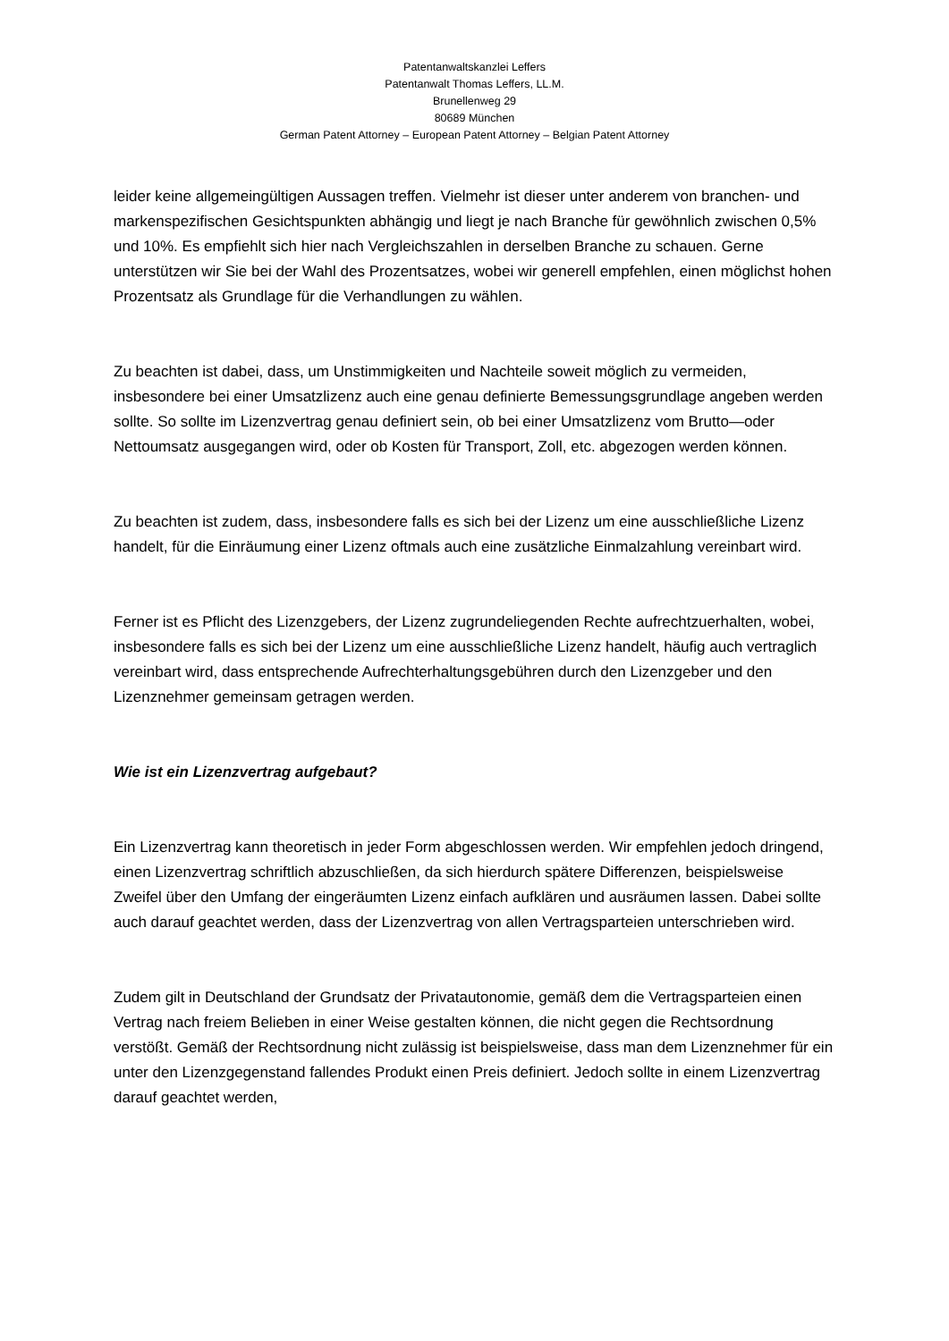Patentanwaltskanzlei Leffers
Patentanwalt Thomas Leffers, LL.M.
Brunellenweg 29
80689 München
German Patent Attorney – European Patent Attorney – Belgian Patent Attorney
leider keine allgemeingültigen Aussagen treffen. Vielmehr ist dieser unter anderem von branchen- und markenspezifischen Gesichtspunkten abhängig und liegt je nach Branche für gewöhnlich zwischen 0,5% und 10%. Es empfiehlt sich hier nach Vergleichszahlen in derselben Branche zu schauen. Gerne unterstützen wir Sie bei der Wahl des Prozentsatzes, wobei wir generell empfehlen, einen möglichst hohen Prozentsatz als Grundlage für die Verhandlungen zu wählen.
Zu beachten ist dabei, dass, um Unstimmigkeiten und Nachteile soweit möglich zu vermeiden, insbesondere bei einer Umsatzlizenz auch eine genau definierte Bemessungsgrundlage angeben werden sollte. So sollte im Lizenzvertrag genau definiert sein, ob bei einer Umsatzlizenz vom Brutto—oder Nettoumsatz ausgegangen wird, oder ob Kosten für Transport, Zoll, etc. abgezogen werden können.
Zu beachten ist zudem, dass, insbesondere falls es sich bei der Lizenz um eine ausschließliche Lizenz handelt, für die Einräumung einer Lizenz oftmals auch eine zusätzliche Einmalzahlung vereinbart wird.
Ferner ist es Pflicht des Lizenzgebers, der Lizenz zugrundeliegenden Rechte aufrechtzuerhalten, wobei, insbesondere falls es sich bei der Lizenz um eine ausschließliche Lizenz handelt, häufig auch vertraglich vereinbart wird, dass entsprechende Aufrechterhaltungsgebühren durch den Lizenzgeber und den Lizenznehmer gemeinsam getragen werden.
Wie ist ein Lizenzvertrag aufgebaut?
Ein Lizenzvertrag kann theoretisch in jeder Form abgeschlossen werden. Wir empfehlen jedoch dringend, einen Lizenzvertrag schriftlich abzuschließen, da sich hierdurch spätere Differenzen, beispielsweise Zweifel über den Umfang der eingeräumten Lizenz einfach aufklären und ausräumen lassen. Dabei sollte auch darauf geachtet werden, dass der Lizenzvertrag von allen Vertragsparteien unterschrieben wird.
Zudem gilt in Deutschland der Grundsatz der Privatautonomie, gemäß dem die Vertragsparteien einen Vertrag nach freiem Belieben in einer Weise gestalten können, die nicht gegen die Rechtsordnung verstößt. Gemäß der Rechtsordnung nicht zulässig ist beispielsweise, dass man dem Lizenznehmer für ein unter den Lizenzgegenstand fallendes Produkt einen Preis definiert. Jedoch sollte in einem Lizenzvertrag darauf geachtet werden,